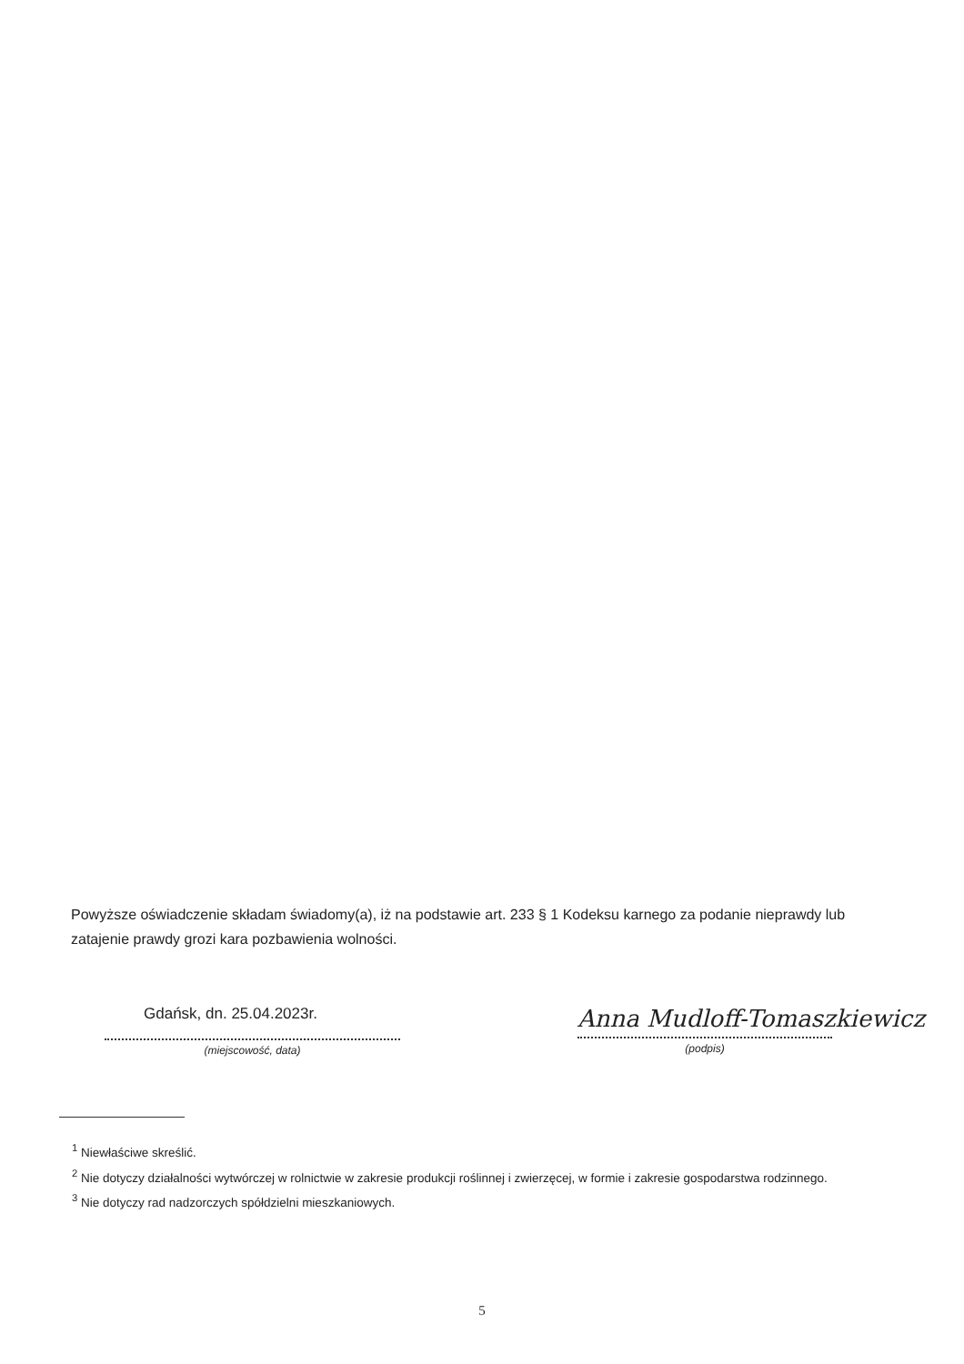Powyższe oświadczenie składam świadomy(a), iż na podstawie art. 233 § 1 Kodeksu karnego za podanie nieprawdy lub zatajenie prawdy grozi kara pozbawienia wolności.
Gdańsk, dn. 25.04.2023r.
(miejscowość, data)
Anna Mudloff-Tomaszkiewicz
(podpis)
<sup>1</sup> Niewłaściwe skreślić.
<sup>2</sup> Nie dotyczy działalności wytwórczej w rolnictwie w zakresie produkcji roślinnej i zwierzęcej, w formie i zakresie gospodarstwa rodzinnego.
<sup>3</sup> Nie dotyczy rad nadzorczych spółdzielni mieszkaniowych.
5